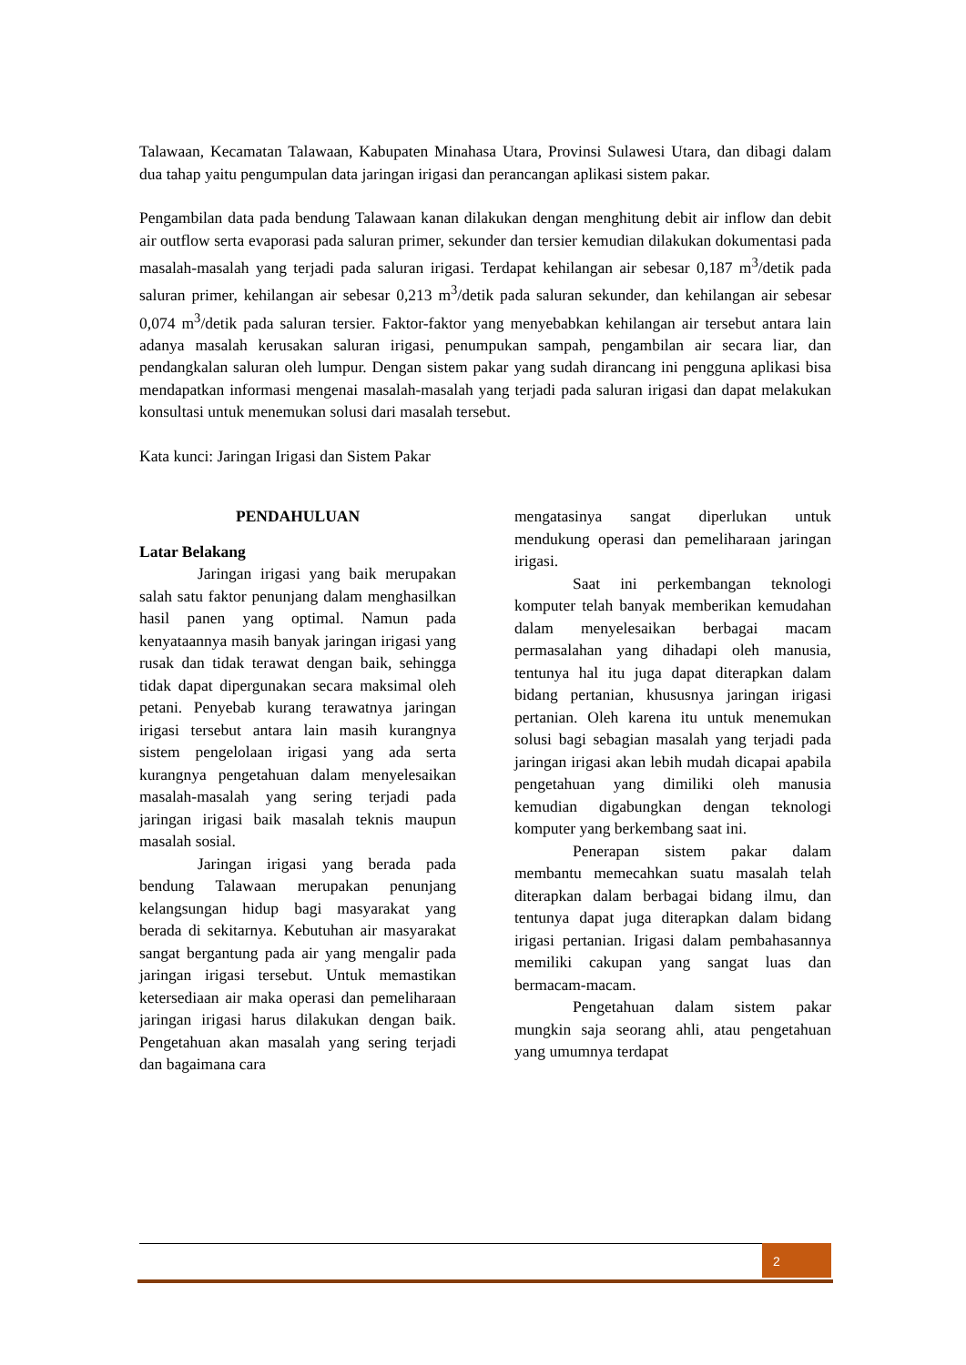Talawaan, Kecamatan Talawaan, Kabupaten Minahasa Utara, Provinsi Sulawesi Utara, dan dibagi dalam dua tahap yaitu pengumpulan data jaringan irigasi dan perancangan aplikasi sistem pakar.
Pengambilan data pada bendung Talawaan kanan dilakukan dengan menghitung debit air inflow dan debit air outflow serta evaporasi pada saluran primer, sekunder dan tersier kemudian dilakukan dokumentasi pada masalah-masalah yang terjadi pada saluran irigasi. Terdapat kehilangan air sebesar 0,187 m<sup>3</sup>/detik pada saluran primer, kehilangan air sebesar 0,213 m<sup>3</sup>/detik pada saluran sekunder, dan kehilangan air sebesar 0,074 m<sup>3</sup>/detik pada saluran tersier. Faktor-faktor yang menyebabkan kehilangan air tersebut antara lain adanya masalah kerusakan saluran irigasi, penumpukan sampah, pengambilan air secara liar, dan pendangkalan saluran oleh lumpur. Dengan sistem pakar yang sudah dirancang ini pengguna aplikasi bisa mendapatkan informasi mengenai masalah-masalah yang terjadi pada saluran irigasi dan dapat melakukan konsultasi untuk menemukan solusi dari masalah tersebut.
Kata kunci: Jaringan Irigasi dan Sistem Pakar
PENDAHULUAN
Latar Belakang
Jaringan irigasi yang baik merupakan salah satu faktor penunjang dalam menghasilkan hasil panen yang optimal. Namun pada kenyataannya masih banyak jaringan irigasi yang rusak dan tidak terawat dengan baik, sehingga tidak dapat dipergunakan secara maksimal oleh petani. Penyebab kurang terawatnya jaringan irigasi tersebut antara lain masih kurangnya sistem pengelolaan irigasi yang ada serta kurangnya pengetahuan dalam menyelesaikan masalah-masalah yang sering terjadi pada jaringan irigasi baik masalah teknis maupun masalah sosial.
Jaringan irigasi yang berada pada bendung Talawaan merupakan penunjang kelangsungan hidup bagi masyarakat yang berada di sekitarnya. Kebutuhan air masyarakat sangat bergantung pada air yang mengalir pada jaringan irigasi tersebut. Untuk memastikan ketersediaan air maka operasi dan pemeliharaan jaringan irigasi harus dilakukan dengan baik. Pengetahuan akan masalah yang sering terjadi dan bagaimana cara
mengatasinya sangat diperlukan untuk mendukung operasi dan pemeliharaan jaringan irigasi.
Saat ini perkembangan teknologi komputer telah banyak memberikan kemudahan dalam menyelesaikan berbagai macam permasalahan yang dihadapi oleh manusia, tentunya hal itu juga dapat diterapkan dalam bidang pertanian, khususnya jaringan irigasi pertanian. Oleh karena itu untuk menemukan solusi bagi sebagian masalah yang terjadi pada jaringan irigasi akan lebih mudah dicapai apabila pengetahuan yang dimiliki oleh manusia kemudian digabungkan dengan teknologi komputer yang berkembang saat ini.
Penerapan sistem pakar dalam membantu memecahkan suatu masalah telah diterapkan dalam berbagai bidang ilmu, dan tentunya dapat juga diterapkan dalam bidang irigasi pertanian. Irigasi dalam pembahasannya memiliki cakupan yang sangat luas dan bermacam-macam.
Pengetahuan dalam sistem pakar mungkin saja seorang ahli, atau pengetahuan yang umumnya terdapat
2